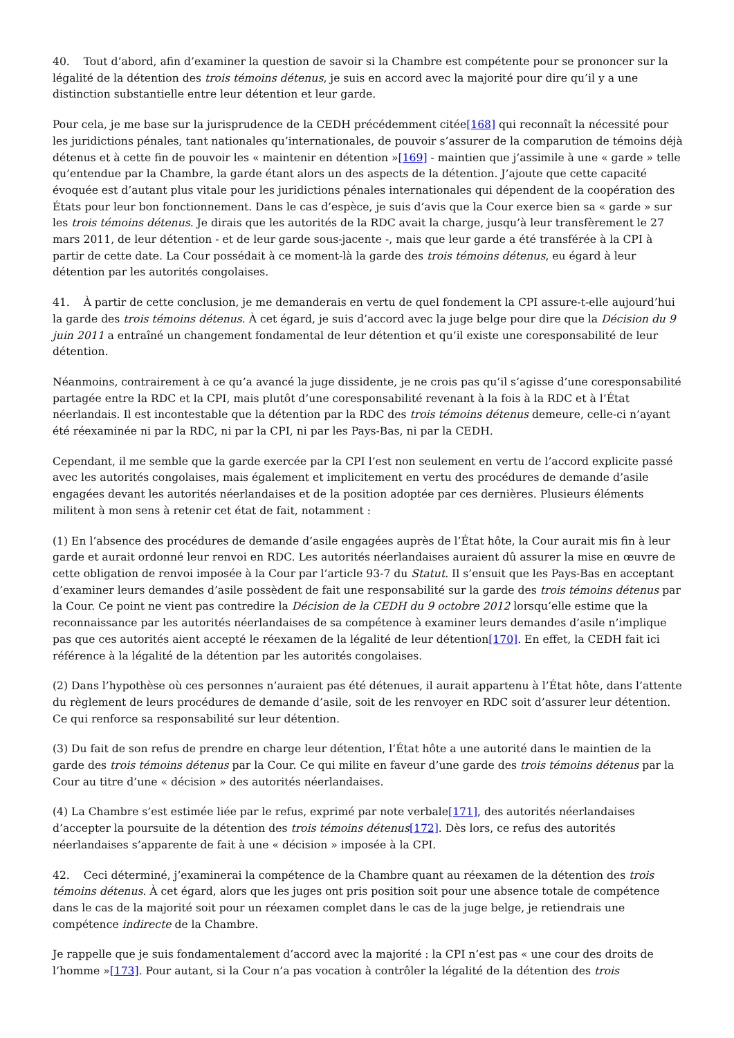40. Tout d’abord, afin d’examiner la question de savoir si la Chambre est compétente pour se prononcer sur la légalité de la détention des trois témoins détenus, je suis en accord avec la majorité pour dire qu’il y a une distinction substantielle entre leur détention et leur garde.
Pour cela, je me base sur la jurisprudence de la CEDH précédemment citée[168] qui reconnaît la nécessité pour les juridictions pénales, tant nationales qu’internationales, de pouvoir s’assurer de la comparution de témoins déjà détenus et à cette fin de pouvoir les « maintenir en détention »[169] - maintien que j’assimile à une « garde » telle qu’entendue par la Chambre, la garde étant alors un des aspects de la détention. J’ajoute que cette capacité évoquée est d’autant plus vitale pour les juridictions pénales internationales qui dépendent de la coopération des États pour leur bon fonctionnement. Dans le cas d’espèce, je suis d’avis que la Cour exerce bien sa « garde » sur les trois témoins détenus. Je dirais que les autorités de la RDC avait la charge, jusqu’à leur transfèrement le 27 mars 2011, de leur détention - et de leur garde sous-jacente -, mais que leur garde a été transférée à la CPI à partir de cette date. La Cour possédait à ce moment-là la garde des trois témoins détenus, eu égard à leur détention par les autorités congolaises.
41. À partir de cette conclusion, je me demanderais en vertu de quel fondement la CPI assure-t-elle aujourd’hui la garde des trois témoins détenus. À cet égard, je suis d’accord avec la juge belge pour dire que la Décision du 9 juin 2011 a entraîné un changement fondamental de leur détention et qu’il existe une coresponsabilité de leur détention.
Néanmoins, contrairement à ce qu’a avancé la juge dissidente, je ne crois pas qu’il s’agisse d’une coresponsabilité partagée entre la RDC et la CPI, mais plutôt d’une coresponsabilité revenant à la fois à la RDC et à l’État néerlandais. Il est incontestable que la détention par la RDC des trois témoins détenus demeure, celle-ci n’ayant été réexaminée ni par la RDC, ni par la CPI, ni par les Pays-Bas, ni par la CEDH.
Cependant, il me semble que la garde exercée par la CPI l’est non seulement en vertu de l’accord explicite passé avec les autorités congolaises, mais également et implicitement en vertu des procédures de demande d’asile engagées devant les autorités néerlandaises et de la position adoptée par ces dernières. Plusieurs éléments militent à mon sens à retenir cet état de fait, notamment :
(1) En l’absence des procédures de demande d’asile engagées auprès de l’État hôte, la Cour aurait mis fin à leur garde et aurait ordonné leur renvoi en RDC. Les autorités néerlandaises auraient dû assurer la mise en œuvre de cette obligation de renvoi imposée à la Cour par l’article 93-7 du Statut. Il s’ensuit que les Pays-Bas en acceptant d’examiner leurs demandes d’asile possèdent de fait une responsabilité sur la garde des trois témoins détenus par la Cour. Ce point ne vient pas contredire la Décision de la CEDH du 9 octobre 2012 lorsqu’elle estime que la reconnaissance par les autorités néerlandaises de sa compétence à examiner leurs demandes d’asile n’implique pas que ces autorités aient accepté le réexamen de la légalité de leur détention[170]. En effet, la CEDH fait ici référence à la légalité de la détention par les autorités congolaises.
(2) Dans l’hypothèse où ces personnes n’auraient pas été détenues, il aurait appartenu à l’État hôte, dans l’attente du règlement de leurs procédures de demande d’asile, soit de les renvoyer en RDC soit d’assurer leur détention. Ce qui renforce sa responsabilité sur leur détention.
(3) Du fait de son refus de prendre en charge leur détention, l’État hôte a une autorité dans le maintien de la garde des trois témoins détenus par la Cour. Ce qui milite en faveur d’une garde des trois témoins détenus par la Cour au titre d’une « décision » des autorités néerlandaises.
(4) La Chambre s’est estimée liée par le refus, exprimé par note verbale[171], des autorités néerlandaises d’accepter la poursuite de la détention des trois témoins détenus[172]. Dès lors, ce refus des autorités néerlandaises s’apparente de fait à une « décision » imposée à la CPI.
42. Ceci déterminé, j’examinerai la compétence de la Chambre quant au réexamen de la détention des trois témoins détenus. À cet égard, alors que les juges ont pris position soit pour une absence totale de compétence dans le cas de la majorité soit pour un réexamen complet dans le cas de la juge belge, je retiendrais une compétence indirecte de la Chambre.
Je rappelle que je suis fondamentalement d’accord avec la majorité : la CPI n’est pas « une cour des droits de l’homme »[173]. Pour autant, si la Cour n’a pas vocation à contrôler la légalité de la détention des trois